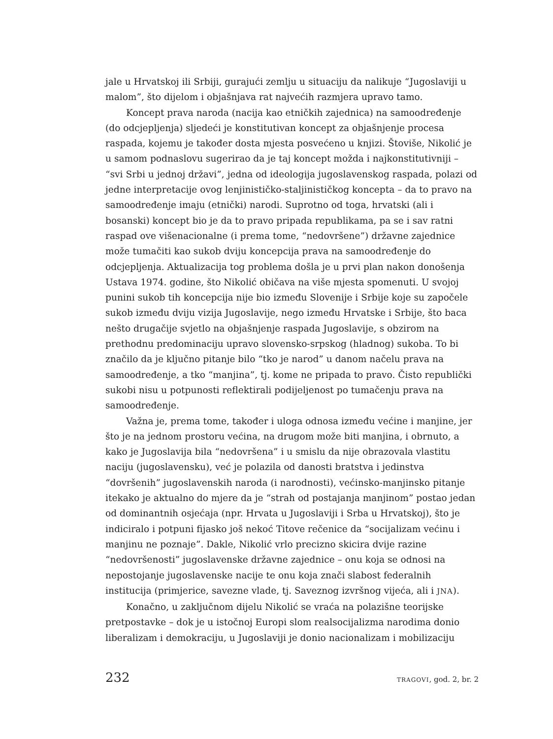jale u Hrvatskoj ili Srbiji, gurajući zemlju u situaciju da nalikuje “Jugoslaviji u malom”, što dijelom i objašnjava rat najvećih razmjera upravo tamo.
Koncept prava naroda (nacija kao etničkih zajednica) na samoodređenje (do odcjepljenja) sljedeći je konstitutivan koncept za objašnjenje procesa raspada, kojemu je također dosta mjesta posvećeno u knjizi. Štoviše, Nikolić je u samom podnaslovu sugerirao da je taj koncept možda i najkonstitutivniji – “svi Srbi u jednoj državi”, jedna od ideologija jugoslavenskog raspada, polazi od jedne interpretacije ovog lenjinističko-staljinističkog koncepta – da to pravo na samoodređenje imaju (etnički) narodi. Suprotno od toga, hrvatski (ali i bosanski) koncept bio je da to pravo pripada republikama, pa se i sav ratni raspad ove višenacionalne (i prema tome, “nedovršene”) državne zajednice može tumačiti kao sukob dviju koncepcija prava na samoodređenje do odcjepljenja. Aktualizacija tog problema došla je u prvi plan nakon donošenja Ustava 1974. godine, što Nikolić običava na više mjesta spomenuti. U svojoj punini sukob tih koncepcija nije bio između Slovenije i Srbije koje su započele sukob između dviju vizija Jugoslavije, nego između Hrvatske i Srbije, što baca nešto drugačije svjetlo na objašnjenje raspada Jugoslavije, s obzirom na prethodnu predominaciju upravo slovensko-srpskog (hladnog) sukoba. To bi značilo da je ključno pitanje bilo “tko je narod” u danom načelu prava na samoodređenje, a tko “manjina”, tj. kome ne pripada to pravo. Čisto republički sukobi nisu u potpunosti reflektirali podijeljenost po tumačenju prava na samoodređenje.
Važna je, prema tome, također i uloga odnosa između većine i manjine, jer što je na jednom prostoru većina, na drugom može biti manjina, i obrnuto, a kako je Jugoslavija bila “nedovršena” i u smislu da nije obrazovala vlastitu naciju (jugoslavensku), već je polazila od danosti bratstva i jedinstva “dovršenih” jugoslavenskih naroda (i narodnosti), većinsko-manjinsko pitanje itekako je aktualno do mjere da je “strah od postajanja manjinom” postao jedan od dominantnih osjećaja (npr. Hrvata u Jugoslaviji i Srba u Hrvatskoj), što je indiciralo i potpuni fijasko još nekoć Titove rečenice da “socijalizam većinu i manjinu ne poznaje”. Dakle, Nikolić vrlo precizno skicira dvije razine “nedovršenosti” jugoslavenske državne zajednice – onu koja se odnosi na nepostojanje jugoslavenske nacije te onu koja znači slabost federalnih institucija (primjerice, savezne vlade, tj. Saveznog izvršnog vijeća, ali i JNA).
Konačno, u zaključnom dijelu Nikolić se vraća na polazišne teorijske pretpostavke – dok je u istočnoj Europi slom realsocijalizma narodima donio liberalizam i demokraciju, u Jugoslaviji je donio nacionalizam i mobilizaciju
232 TRAGOVI, god. 2, br. 2